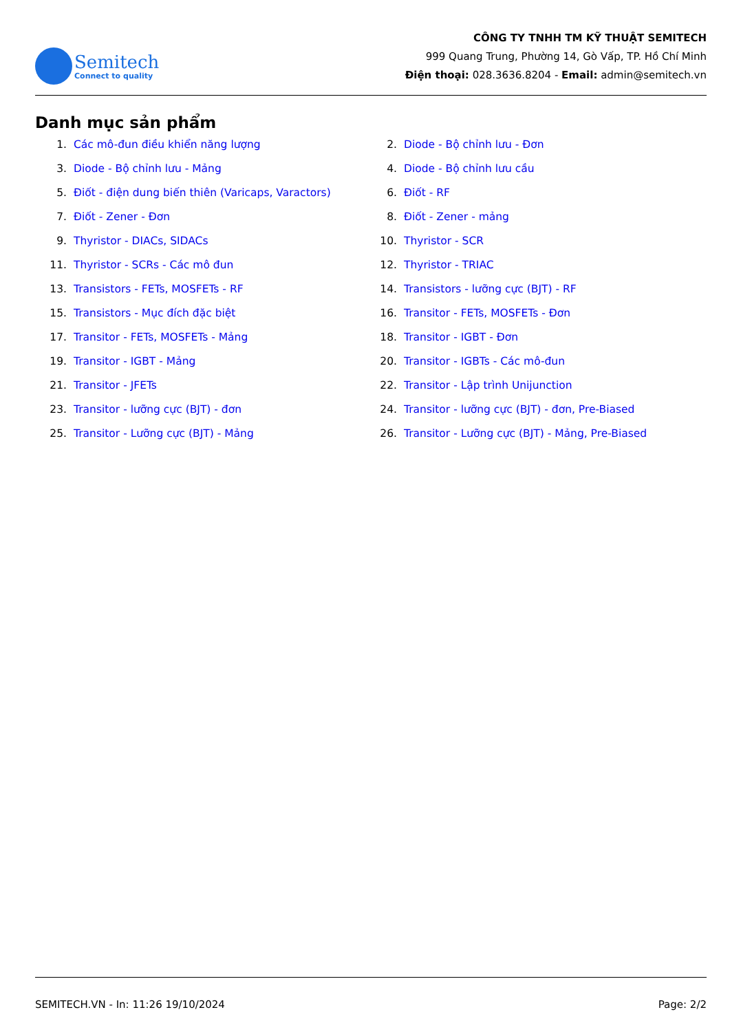Semitech
Connect to quality
CÔNG TY TNHH TM KỸ THUẬT SEMITECH
999 Quang Trung, Phường 14, Gò Vấp, TP. Hồ Chí Minh
Điện thoại: 028.3636.8204 - Email: admin@semitech.vn
Danh mục sản phẩm
1. Các mô-đun điều khiển năng lượng
2. Diode - Bộ chỉnh lưu - Đơn
3. Diode - Bộ chỉnh lưu - Mảng
4. Diode - Bộ chỉnh lưu cầu
5. Điốt - điện dung biến thiên (Varicaps, Varactors)
6. Điốt - RF
7. Điốt - Zener - Đơn
8. Điốt - Zener - mảng
9. Thyristor - DIACs, SIDACs
10. Thyristor - SCR
11. Thyristor - SCRs - Các mô đun
12. Thyristor - TRIAC
13. Transistors - FETs, MOSFETs - RF
14. Transistors - lưỡng cực (BJT) - RF
15. Transistors - Mục đích đặc biệt
16. Transitor - FETs, MOSFETs - Đơn
17. Transitor - FETs, MOSFETs - Mảng
18. Transitor - IGBT - Đơn
19. Transitor - IGBT - Mảng
20. Transitor - IGBTs - Các mô-đun
21. Transitor - JFETs
22. Transitor - Lập trình Unijunction
23. Transitor - lưỡng cực (BJT) - đơn
24. Transitor - lưỡng cực (BJT) - đơn, Pre-Biased
25. Transitor - Lưỡng cực (BJT) - Mảng
26. Transitor - Lưỡng cực (BJT) - Mảng, Pre-Biased
SEMITECH.VN - In: 11:26 19/10/2024 Page: 2/2